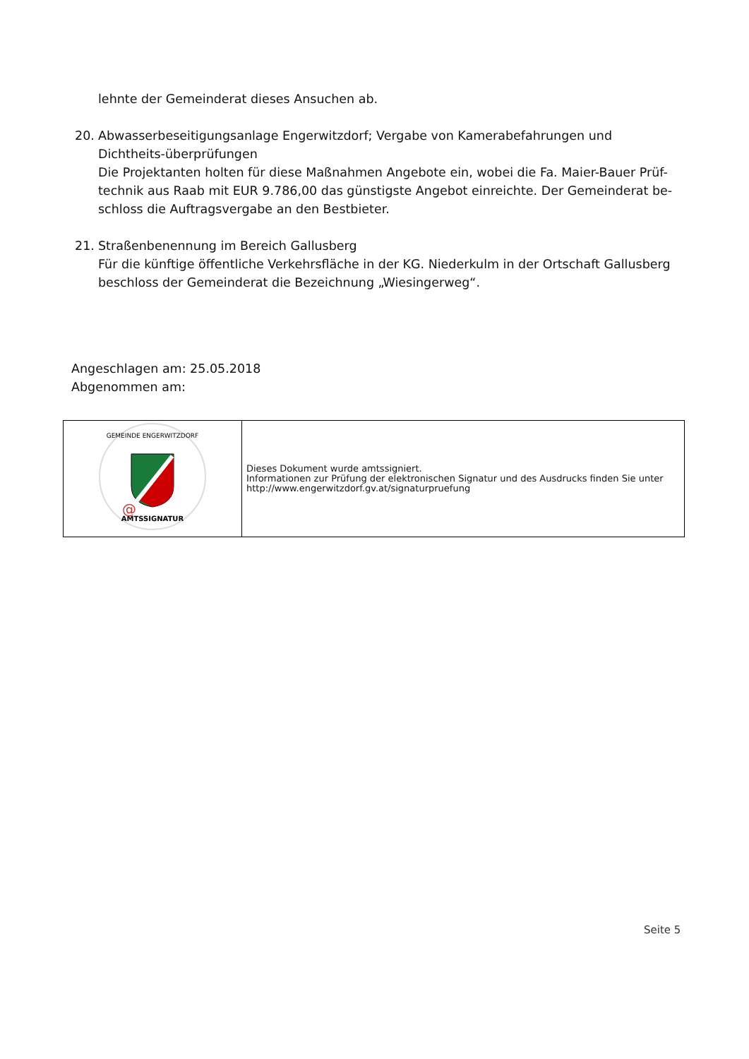lehnte der Gemeinderat dieses Ansuchen ab.
20. Abwasserbeseitigungsanlage Engerwitzdorf; Vergabe von Kamerabefahrungen und Dichtheits-überprüfungen
Die Projektanten holten für diese Maßnahmen Angebote ein, wobei die Fa. Maier-Bauer Prüf-technik aus Raab mit EUR 9.786,00 das günstigste Angebot einreichte. Der Gemeinderat be-schloss die Auftragsvergabe an den Bestbieter.
21. Straßenbenennung im Bereich Gallusberg
Für die künftige öffentliche Verkehrsfläche in der KG. Niederkulm in der Ortschaft Gallusberg beschloss der Gemeinderat die Bezeichnung „Wiesingerweg“.
Angeschlagen am: 25.05.2018
Abgenommen am:
| GEMEINDE ENGERWITZDORF AMTSSIGNATUR @ | Dieses Dokument wurde amtssigniert. Informationen zur Prüfung der elektronischen Signatur und des Ausdrucks finden Sie unter http://www.engerwitzdorf.gv.at/signaturpruefung |
Seite 5